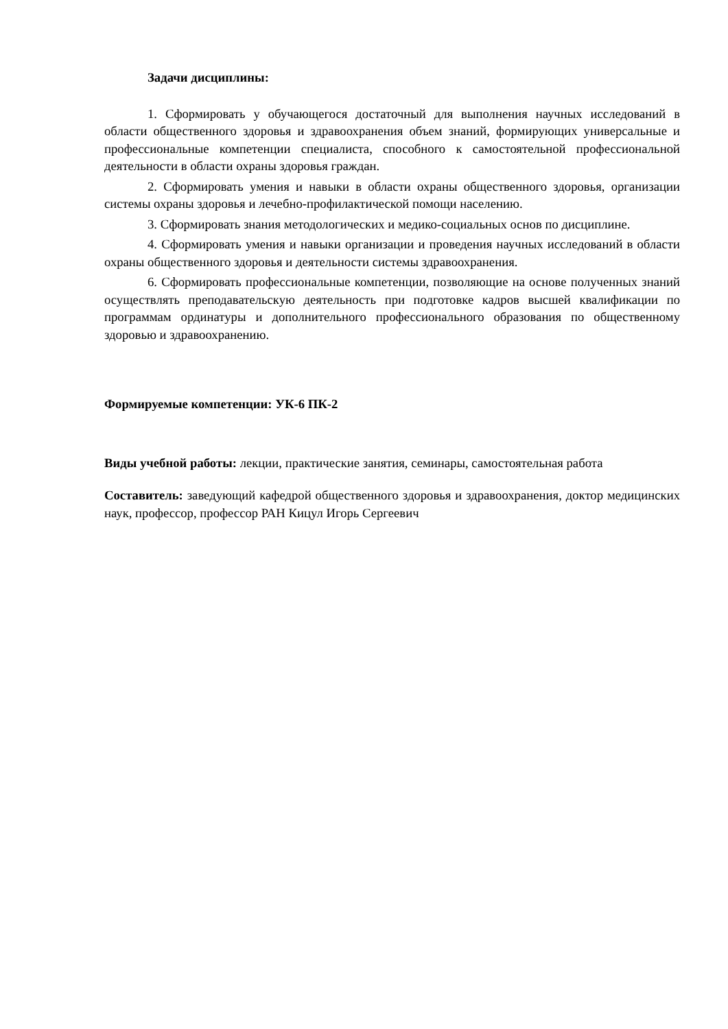Задачи дисциплины:
1. Сформировать у обучающегося достаточный для выполнения научных исследований в области общественного здоровья и здравоохранения объем знаний, формирующих универсальные и профессиональные компетенции специалиста, способного к самостоятельной профессиональной деятельности в области охраны здоровья граждан.
2. Сформировать умения и навыки в области охраны общественного здоровья, организации системы охраны здоровья и лечебно-профилактической помощи населению.
3. Сформировать знания методологических и медико-социальных основ по дисциплине.
4. Сформировать умения и навыки организации и проведения научных исследований в области охраны общественного здоровья и деятельности системы здравоохранения.
6. Сформировать профессиональные компетенции, позволяющие на основе полученных знаний осуществлять преподавательскую деятельность при подготовке кадров высшей квалификации по программам ординатуры и дополнительного профессионального образования по общественному здоровью и здравоохранению.
Формируемые компетенции: УК-6 ПК-2
Виды учебной работы: лекции, практические занятия, семинары, самостоятельная работа
Составитель: заведующий кафедрой общественного здоровья и здравоохранения, доктор медицинских наук, профессор, профессор РАН Кицул Игорь Сергеевич